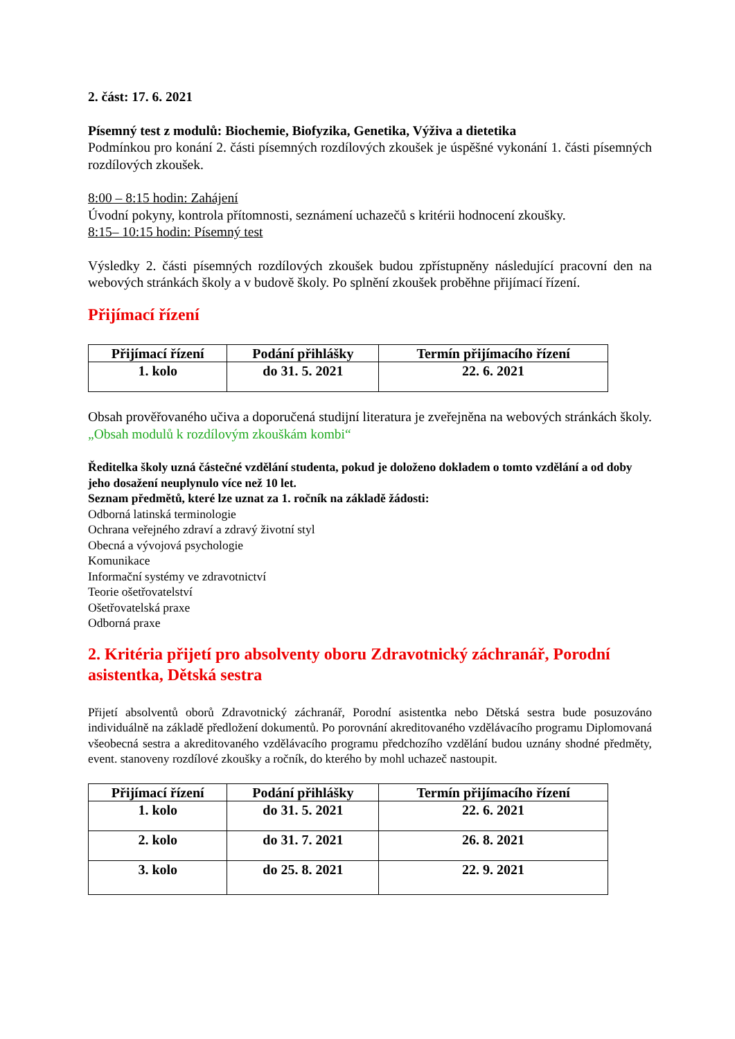2. část: 17. 6. 2021
Písemný test z modulů: Biochemie, Biofyzika, Genetika, Výživa a dietetika
Podmínkou pro konání 2. části písemných rozdílových zkoušek je úspěšné vykonání 1. části písemných rozdílových zkoušek.
8:00 – 8:15 hodin: Zahájení
Úvodní pokyny, kontrola přítomnosti, seznámení uchazečů s kritérii hodnocení zkoušky.
8:15– 10:15 hodin: Písemný test
Výsledky 2. části písemných rozdílových zkoušek budou zpřístupněny následující pracovní den na webových stránkách školy a v budově školy. Po splnění zkoušek proběhne přijímací řízení.
Přijímací řízení
| Přijímací řízení | Podání přihlášky | Termín přijímacího řízení |
| --- | --- | --- |
| 1. kolo | do 31. 5. 2021 | 22. 6. 2021 |
Obsah prověřovaného učiva a doporučená studijní literatura je zveřejněna na webových stránkách školy. „Obsah modulů k rozdílovým zkouškám kombi“
Ředitelka školy uzná částečné vzdělání studenta, pokud je doloženo dokladem o tomto vzdělání a od doby jeho dosažení neuplynulo více než 10 let.
Seznam předmětů, které lze uznat za 1. ročník na základě žádosti:
Odborná latinská terminologie
Ochrana veřejného zdraví a zdravý životní styl
Obecná a vývojová psychologie
Komunikace
Informační systémy ve zdravotnictví
Teorie ošetřovatelství
Ošetřovatelská praxe
Odborná praxe
2. Kritéria přijetí pro absolventy oboru Zdravotnický záchranář, Porodní asistentka, Dětská sestra
Přijetí absolventů oborů Zdravotnický záchranář, Porodní asistentka nebo Dětská sestra bude posuzováno individuálně na základě předložení dokumentů. Po porovnání akreditovaného vzdělávacího programu Diplomovaná všeobecná sestra a akreditovaného vzdělávacího programu předchozího vzdělání budou uznány shodné předměty, event. stanoveny rozdílové zkoušky a ročník, do kterého by mohl uchazeč nastoupit.
| Přijímací řízení | Podání přihlášky | Termín přijímacího řízení |
| --- | --- | --- |
| 1. kolo | do 31. 5. 2021 | 22. 6. 2021 |
| 2. kolo | do 31. 7. 2021 | 26. 8. 2021 |
| 3. kolo | do 25. 8. 2021 | 22. 9. 2021 |